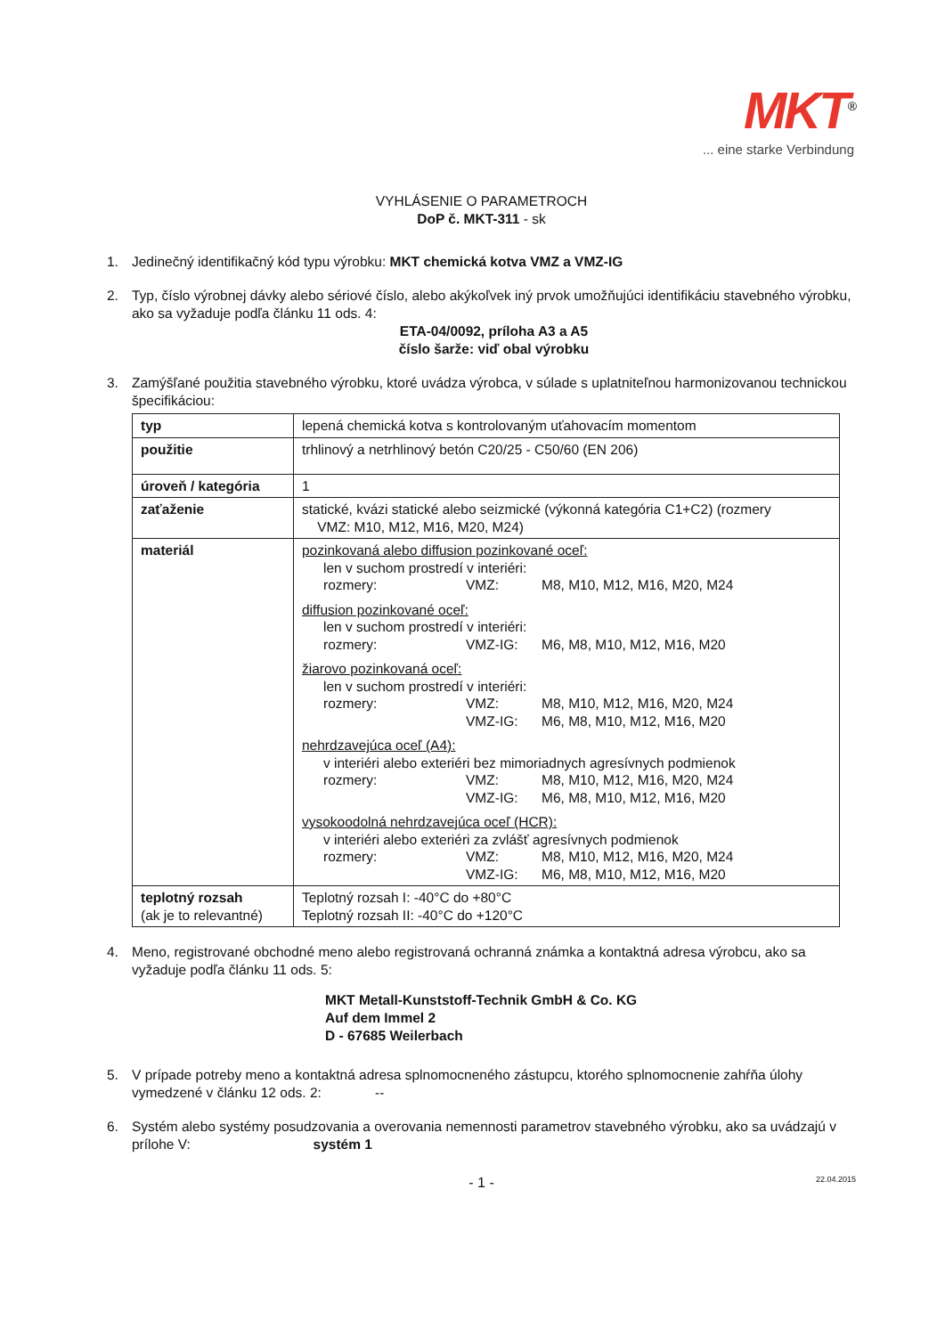MKT<sup>®</sup>
... eine starke Verbindung
VYHLÁSENIE O PARAMETROCH
DoP č. MKT-311 - sk
1. Jedinečný identifikačný kód typu výrobku: MKT chemická kotva VMZ a VMZ-IG
2. Typ, číslo výrobnej dávky alebo sériové číslo, alebo akýkoľvek iný prvok umožňujúci identifikáciu stavebného výrobku, ako sa vyžaduje podľa článku 11 ods. 4:
ETA-04/0092, príloha A3 a A5
číslo šarže: viď obal výrobku
3. Zamýšľané použitia stavebného výrobku, ktoré uvádza výrobca, v súlade s uplatniteľnou harmonizovanou technickou špecifikáciou:
| typ | lepená chemická kotva s kontrolovaným uťahovacím momentom |
| použitie | trhlinový a netrhlinový betón C20/25 - C50/60 (EN 206) |
| úroveň / kategória | 1 |
| zaťaženie | statické, kvázi statické alebo seizmické (výkonná kategória C1+C2) (rozmery VMZ: M10, M12, M16, M20, M24) |
| materiál | pozinkovaná alebo diffusion pozinkované oceľ: len v suchom prostredí v interiéri: rozmery: VMZ: M8, M10, M12, M16, M20, M24 diffusion pozinkované oceľ: len v suchom prostredí v interiéri: rozmery: VMZ-IG: M6, M8, M10, M12, M16, M20 žiarovo pozinkovaná oceľ: len v suchom prostredí v interiéri: rozmery: VMZ: M8, M10, M12, M16, M20, M24 VMZ-IG: M6, M8, M10, M12, M16, M20 nehrdzavejúca oceľ (A4): v interiéri alebo exteriéri bez mimoriadnych agresívnych podmienok rozmery: VMZ: M8, M10, M12, M16, M20, M24 VMZ-IG: M6, M8, M10, M12, M16, M20 vysokoodolná nehrdzavejúca oceľ (HCR): v interiéri alebo exteriéri za zvlášť agresívnych podmienok rozmery: VMZ: M8, M10, M12, M16, M20, M24 VMZ-IG: M6, M8, M10, M12, M16, M20 |
| teplotný rozsah (ak je to relevantné) | Teplotný rozsah I: -40°C do +80°C Teplotný rozsah II: -40°C do +120°C |
4. Meno, registrované obchodné meno alebo registrovaná ochranná známka a kontaktná adresa výrobcu, ako sa vyžaduje podľa článku 11 ods. 5:
MKT Metall-Kunststoff-Technik GmbH & Co. KG
Auf dem Immel 2
D - 67685 Weilerbach
5. V prípade potreby meno a kontaktná adresa splnomocneného zástupcu, ktorého splnomocnenie zahŕňa úlohy vymedzené v článku 12 ods. 2: --
6. Systém alebo systémy posudzovania a overovania nemennosti parametrov stavebného výrobku, ako sa uvádzajú v prílohe V: systém 1
- 1 - 22.04.2015